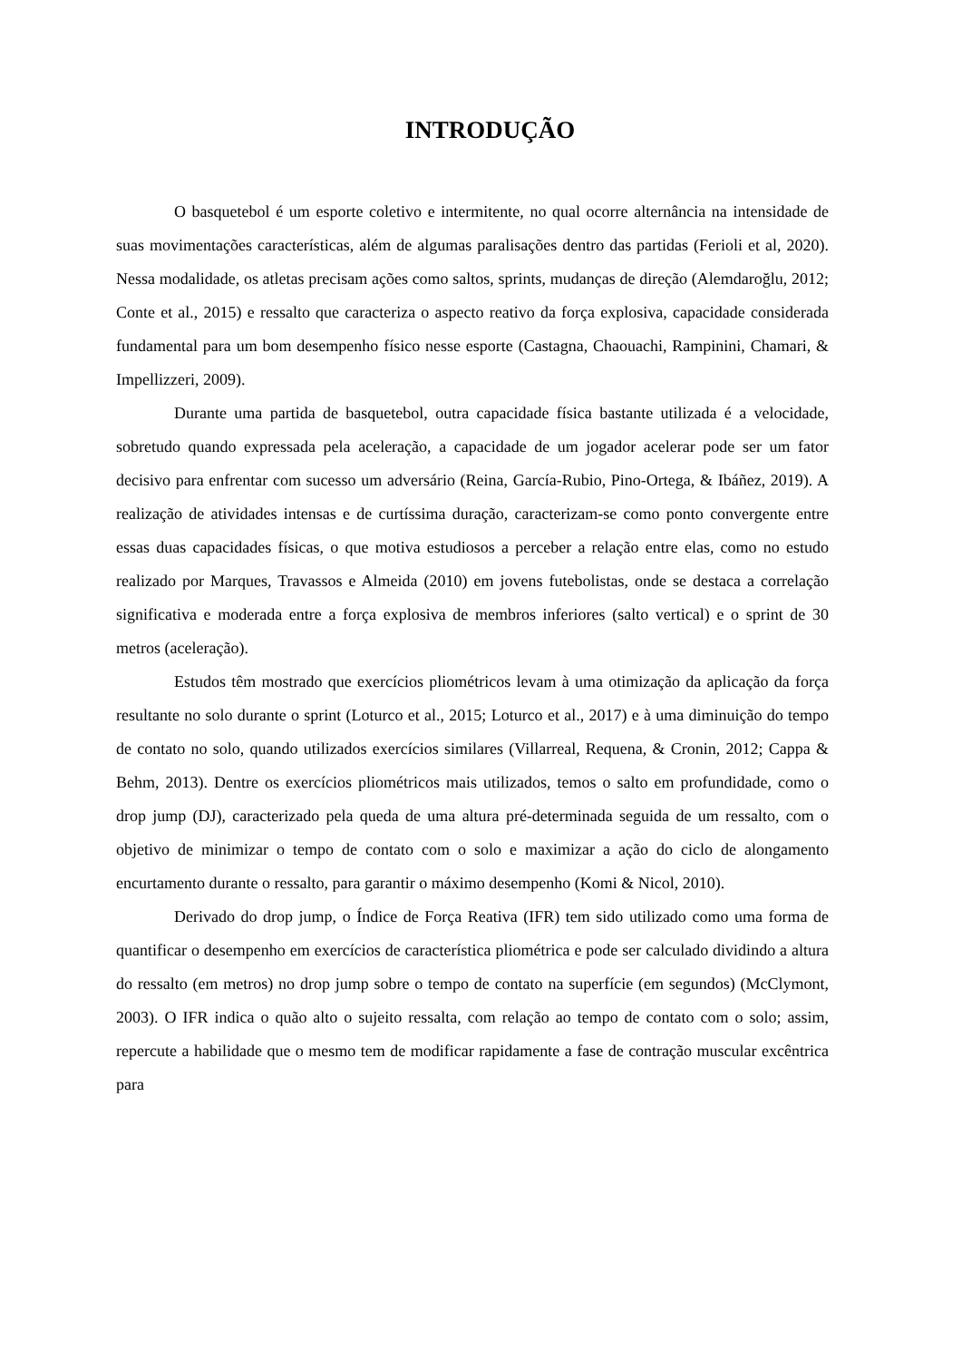INTRODUÇÃO
O basquetebol é um esporte coletivo e intermitente, no qual ocorre alternância na intensidade de suas movimentações características, além de algumas paralisações dentro das partidas (Ferioli et al, 2020). Nessa modalidade, os atletas precisam ações como saltos, sprints, mudanças de direção (Alemdaroğlu, 2012; Conte et al., 2015) e ressalto que caracteriza o aspecto reativo da força explosiva, capacidade considerada fundamental para um bom desempenho físico nesse esporte (Castagna, Chaouachi, Rampinini, Chamari, & Impellizzeri, 2009).
Durante uma partida de basquetebol, outra capacidade física bastante utilizada é a velocidade, sobretudo quando expressada pela aceleração, a capacidade de um jogador acelerar pode ser um fator decisivo para enfrentar com sucesso um adversário (Reina, García-Rubio, Pino-Ortega, & Ibáñez, 2019). A realização de atividades intensas e de curtíssima duração, caracterizam-se como ponto convergente entre essas duas capacidades físicas, o que motiva estudiosos a perceber a relação entre elas, como no estudo realizado por Marques, Travassos e Almeida (2010) em jovens futebolistas, onde se destaca a correlação significativa e moderada entre a força explosiva de membros inferiores (salto vertical) e o sprint de 30 metros (aceleração).
Estudos têm mostrado que exercícios pliométricos levam à uma otimização da aplicação da força resultante no solo durante o sprint (Loturco et al., 2015; Loturco et al., 2017) e à uma diminuição do tempo de contato no solo, quando utilizados exercícios similares (Villarreal, Requena, & Cronin, 2012; Cappa & Behm, 2013). Dentre os exercícios pliométricos mais utilizados, temos o salto em profundidade, como o drop jump (DJ), caracterizado pela queda de uma altura pré-determinada seguida de um ressalto, com o objetivo de minimizar o tempo de contato com o solo e maximizar a ação do ciclo de alongamento encurtamento durante o ressalto, para garantir o máximo desempenho (Komi & Nicol, 2010).
Derivado do drop jump, o Índice de Força Reativa (IFR) tem sido utilizado como uma forma de quantificar o desempenho em exercícios de característica pliométrica e pode ser calculado dividindo a altura do ressalto (em metros) no drop jump sobre o tempo de contato na superfície (em segundos) (McClymont, 2003). O IFR indica o quão alto o sujeito ressalta, com relação ao tempo de contato com o solo; assim, repercute a habilidade que o mesmo tem de modificar rapidamente a fase de contração muscular excêntrica para